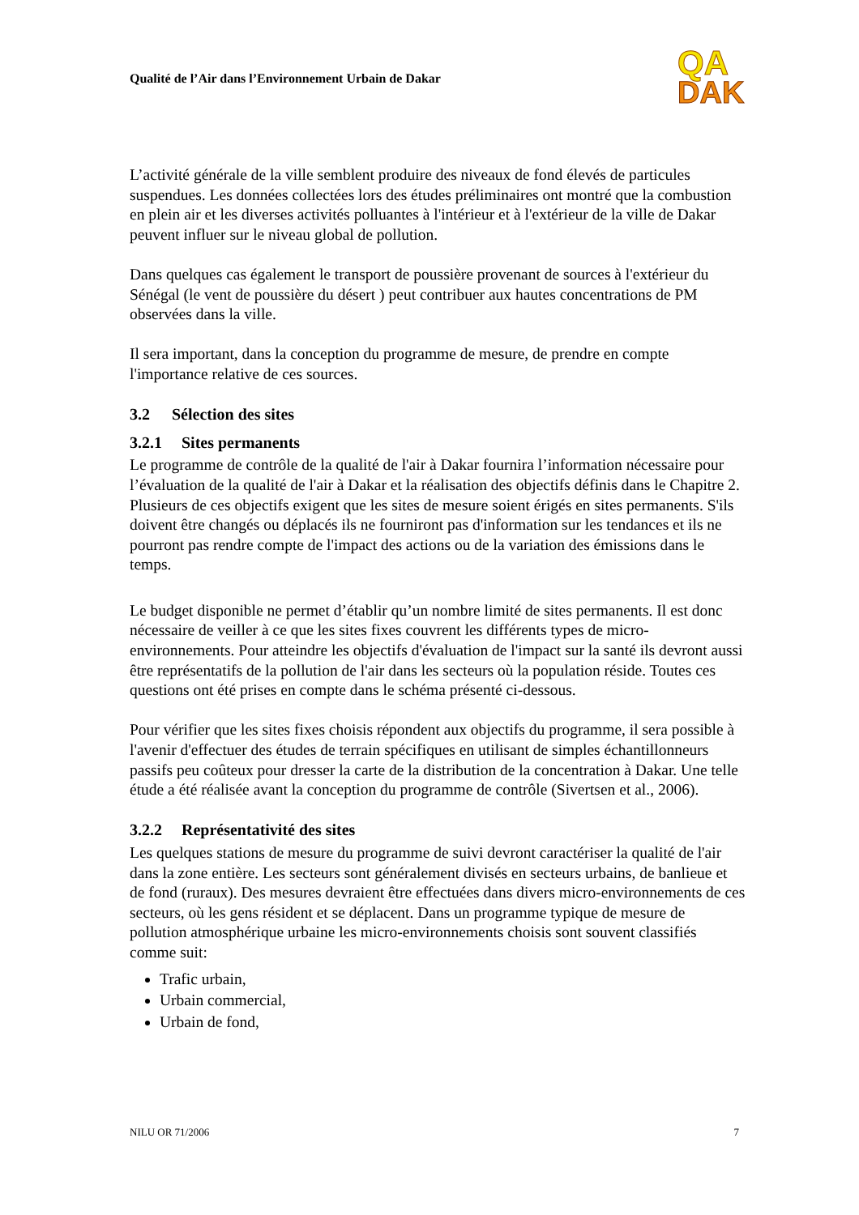Qualité de l’Air dans l’Environnement Urbain de Dakar
QA
DAK
L’activité générale de la ville semblent produire des niveaux de fond élevés de particules suspendues. Les données collectées lors des études préliminaires ont montré que la combustion en plein air et les diverses activités polluantes à l'intérieur et à l'extérieur de la ville de Dakar peuvent influer sur le niveau global de pollution.
Dans quelques cas également le transport de poussière provenant de sources à l'extérieur du Sénégal (le vent de poussière du désert ) peut contribuer aux hautes concentrations de PM observées dans la ville.
Il sera important, dans la conception du programme de mesure, de prendre en compte l'importance relative de ces sources.
3.2 Sélection des sites
3.2.1 Sites permanents
Le programme de contrôle de la qualité de l'air à Dakar fournira l’information nécessaire pour l’évaluation de la qualité de l'air à Dakar et la réalisation des objectifs définis dans le Chapitre 2. Plusieurs de ces objectifs exigent que les sites de mesure soient érigés en sites permanents. S'ils doivent être changés ou déplacés ils ne fourniront pas d'information sur les tendances et ils ne pourront pas rendre compte de l'impact des actions ou de la variation des émissions dans le temps.
Le budget disponible ne permet d’établir qu’un nombre limité de sites permanents. Il est donc nécessaire de veiller à ce que les sites fixes couvrent les différents types de micro-environnements. Pour atteindre les objectifs d'évaluation de l'impact sur la santé ils devront aussi être représentatifs de la pollution de l'air dans les secteurs où la population réside. Toutes ces questions ont été prises en compte dans le schéma présenté ci-dessous.
Pour vérifier que les sites fixes choisis répondent aux objectifs du programme, il sera possible à l'avenir d'effectuer des études de terrain spécifiques en utilisant de simples échantillonneurs passifs peu coûteux pour dresser la carte de la distribution de la concentration à Dakar. Une telle étude a été réalisée avant la conception du programme de contrôle (Sivertsen et al., 2006).
3.2.2 Représentativité des sites
Les quelques stations de mesure du programme de suivi devront caractériser la qualité de l'air dans la zone entière. Les secteurs sont généralement divisés en secteurs urbains, de banlieue et de fond (ruraux). Des mesures devraient être effectuées dans divers micro-environnements de ces secteurs, où les gens résident et se déplacent. Dans un programme typique de mesure de pollution atmosphérique urbaine les micro-environnements choisis sont souvent classifiés comme suit:
Trafic urbain,
Urbain commercial,
Urbain de fond,
NILU OR 71/2006 7